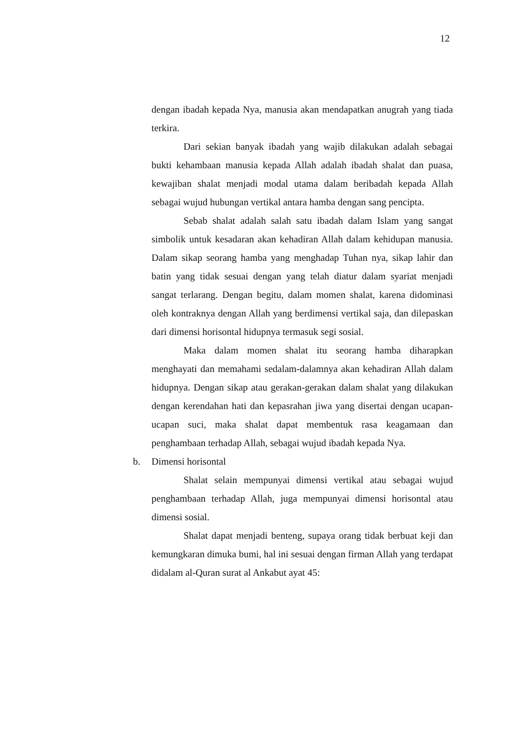12
dengan ibadah kepada Nya, manusia akan mendapatkan anugrah yang tiada terkira.
Dari sekian banyak ibadah yang wajib dilakukan adalah sebagai bukti kehambaan manusia kepada Allah adalah ibadah shalat dan puasa, kewajiban shalat menjadi modal utama dalam beribadah kepada Allah sebagai wujud hubungan vertikal antara hamba dengan sang pencipta.
Sebab shalat adalah salah satu ibadah dalam Islam yang sangat simbolik untuk kesadaran akan kehadiran Allah dalam kehidupan manusia. Dalam sikap seorang hamba yang menghadap Tuhan nya, sikap lahir dan batin yang tidak sesuai dengan yang telah diatur dalam syariat menjadi sangat terlarang. Dengan begitu, dalam momen shalat, karena didominasi oleh kontraknya dengan Allah yang berdimensi vertikal saja, dan dilepaskan dari dimensi horisontal hidupnya termasuk segi sosial.
Maka dalam momen shalat itu seorang hamba diharapkan menghayati dan memahami sedalam-dalamnya akan kehadiran Allah dalam hidupnya. Dengan sikap atau gerakan-gerakan dalam shalat yang dilakukan dengan kerendahan hati dan kepasrahan jiwa yang disertai dengan ucapan-ucapan suci, maka shalat dapat membentuk rasa keagamaan dan penghambaan terhadap Allah, sebagai wujud ibadah kepada Nya.
b. Dimensi horisontal
Shalat selain mempunyai dimensi vertikal atau sebagai wujud penghambaan terhadap Allah, juga mempunyai dimensi horisontal atau dimensi sosial.
Shalat dapat menjadi benteng, supaya orang tidak berbuat keji dan kemungkaran dimuka bumi, hal ini sesuai dengan firman Allah yang terdapat didalam al-Quran surat al Ankabut ayat 45: